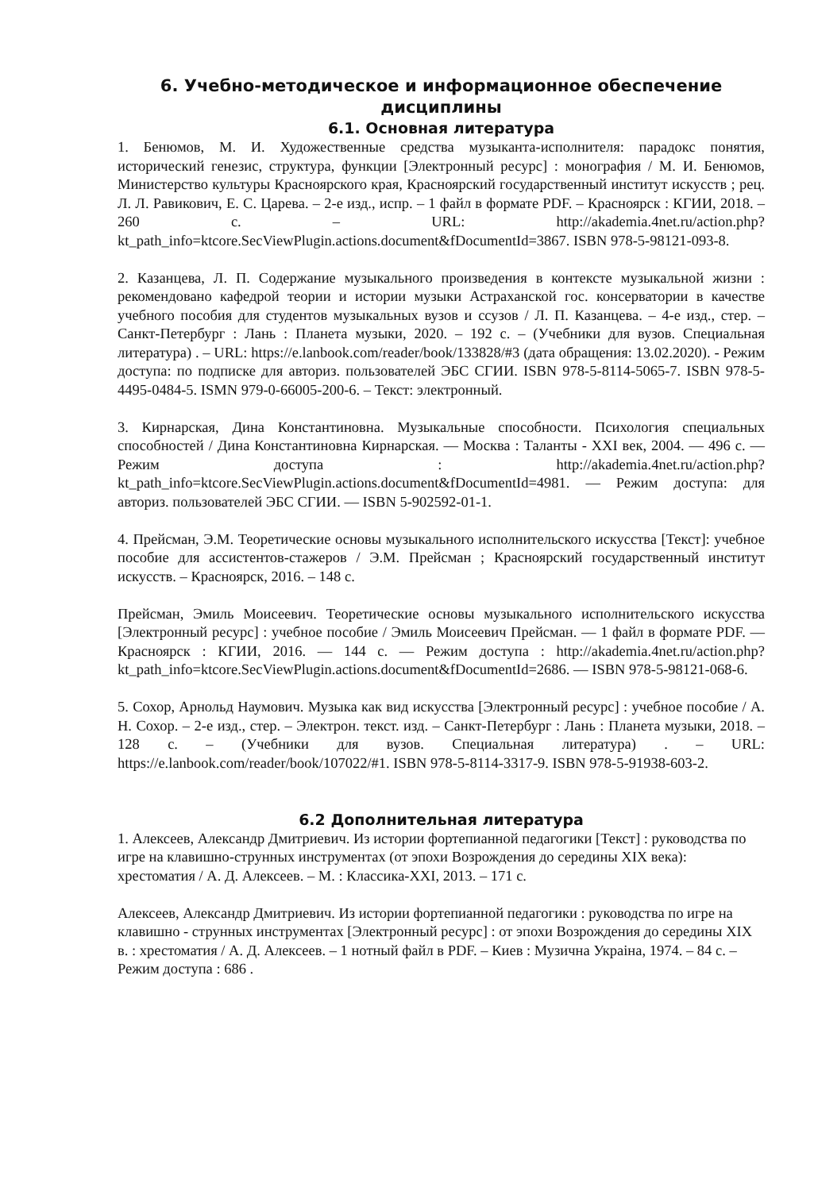6. Учебно-методическое и информационное обеспечение дисциплины
6.1. Основная литература
1. Бенюмов, М. И. Художественные средства музыканта-исполнителя: парадокс понятия, исторический генезис, структура, функции [Электронный ресурс] : монография / М. И. Бенюмов, Министерство культуры Красноярского края, Красноярский государственный институт искусств ; рец. Л. Л. Равикович, Е. С. Царева. – 2-е изд., испр. – 1 файл в формате PDF. – Красноярск : КГИИ, 2018. – 260 с. – URL: http://akademia.4net.ru/action.php?kt_path_info=ktcore.SecViewPlugin.actions.document&fDocumentId=3867. ISBN 978-5-98121-093-8.
2. Казанцева, Л. П. Содержание музыкального произведения в контексте музыкальной жизни : рекомендовано кафедрой теории и истории музыки Астраханской гос. консерватории в качестве учебного пособия для студентов музыкальных вузов и ссузов / Л. П. Казанцева. – 4-е изд., стер. – Санкт-Петербург : Лань : Планета музыки, 2020. – 192 с. – (Учебники для вузов. Специальная литература) . – URL: https://e.lanbook.com/reader/book/133828/#3 (дата обращения: 13.02.2020). - Режим доступа: по подписке для авториз. пользователей ЭБС СГИИ. ISBN 978-5-8114-5065-7. ISBN 978-5-4495-0484-5. ISMN 979-0-66005-200-6. – Текст: электронный.
3. Кирнарская, Дина Константиновна. Музыкальные способности. Психология специальных способностей / Дина Константиновна Кирнарская. — Москва : Таланты - XXI век, 2004. — 496 с. — Режим доступа : http://akademia.4net.ru/action.php?kt_path_info=ktcore.SecViewPlugin.actions.document&fDocumentId=4981. — Режим доступа: для авториз. пользователей ЭБС СГИИ. — ISBN 5-902592-01-1.
4. Прейсман, Э.М. Теоретические основы музыкального исполнительского искусства [Текст]: учебное пособие для ассистентов-стажеров / Э.М. Прейсман ; Красноярский государственный институт искусств. – Красноярск, 2016. – 148 с.
Прейсман, Эмиль Моисеевич. Теоретические основы музыкального исполнительского искусства [Электронный ресурс] : учебное пособие / Эмиль Моисеевич Прейсман. — 1 файл в формате PDF. — Красноярск : КГИИ, 2016. — 144 с. — Режим доступа : http://akademia.4net.ru/action.php?kt_path_info=ktcore.SecViewPlugin.actions.document&fDocumentId=2686. — ISBN 978-5-98121-068-6.
5. Сохор, Арнольд Наумович. Музыка как вид искусства [Электронный ресурс] : учебное пособие / А. Н. Сохор. – 2-е изд., стер. – Электрон. текст. изд. – Санкт-Петербург : Лань : Планета музыки, 2018. – 128 с. – (Учебники для вузов. Специальная литература) . – URL: https://e.lanbook.com/reader/book/107022/#1. ISBN 978-5-8114-3317-9. ISBN 978-5-91938-603-2.
6.2 Дополнительная литература
1. Алексеев, Александр Дмитриевич. Из истории фортепианной педагогики [Текст] : руководства по игре на клавишно-струнных инструментах (от эпохи Возрождения до середины XIX века): хрестоматия / А. Д. Алексеев. – М. : Классика-XXI, 2013. – 171 с.
Алексеев, Александр Дмитриевич. Из истории фортепианной педагогики : руководства по игре на клавишно - струнных инструментах [Электронный ресурс] : от эпохи Возрождения до середины XIX в. : хрестоматия / А. Д. Алексеев. – 1 нотный файл в PDF. – Киев : Музична Украiна, 1974. – 84 с. – Режим доступа : 686 .